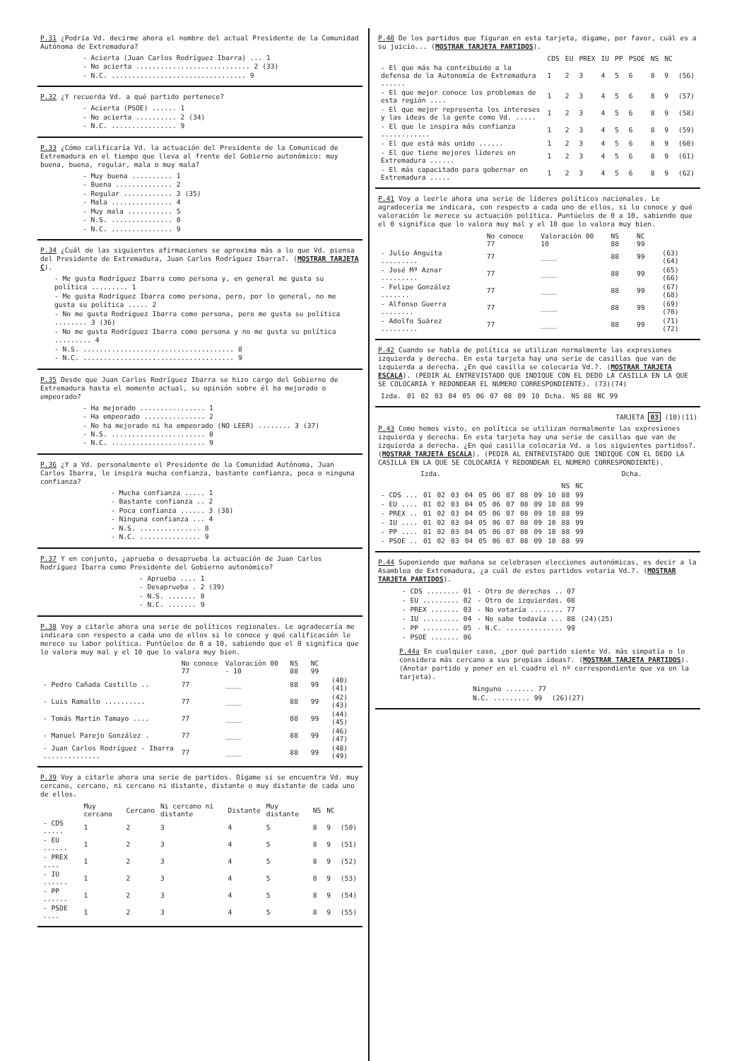P.31 ¿Podría Vd. decirme ahora el nombre del actual Presidente de la Comunidad Autónoma de Extremadura?
- Acierta (Juan Carlos Rodríguez Ibarra) ... 1
- No acierta ............................ 2 (33)
- N.C. ................................. 9
P.32 ¿Y recuerda Vd. a qué partido pertenece?
- Acierta (PSOE) ...... 1
- No acierta .......... 2 (34)
- N.C. ................ 9
P.33 ¿Cómo calificaría Vd. la actuación del Presidente de la Comunicad de Extremadura en el tiempo que lleva al frente del Gobierno autonómico: muy buena, buena, regular, mala o muy mala?
- Muy buena .......... 1
- Buena .............. 2
- Regular ............ 3 (35)
- Mala ............... 4
- Muy mala ........... 5
- N.S. ............... 8
- N.C. ............... 9
P.34 ¿Cuál de las siguientes afirmaciones se aproxima más a lo que Vd. piensa del Presidente de Extremadura, Juan Carlos Rodríguez Ibarra?. (MOSTRAR TARJETA C).
- Me gusta Rodríguez Ibarra como persona y, en general me gusta su política ......... 1
- Me gusta Rodríguez Ibarra como persona, pero, por lo general, no me gusta su política ..... 2
- No me gusta Rodríguez Ibarra como persona, pero me gusta su política ........ 3 (36)
- No me gusta Rodríguez Ibarra como persona y no me gusta su política ......... 4
- N.S. ..................................... 8
- N.C. ..................................... 9
P.35 Desde que Juan Carlos Rodríguez Ibarra se hizo cargo del Gobierno de Extremadura hasta el momento actual, su opinión sobre él ha mejorado o empeorado?
- Ha mejorado ................ 1
- Ha empeorado ............... 2
- No ha mejorado ni ha empeorado (NO LEER) ........ 3 (37)
- N.S. ....................... 8
- N.C. ....................... 9
P.36 ¿Y a Vd. personalmente el Presidente de la Comunidad Autónoma, Juan Carlos Ibarra, le inspira mucha confianza, bastante confianza, poca o ninguna confianza?
- Mucha confianza ..... 1
- Bastante confianza .. 2
- Poca confianza ...... 3 (38)
- Ninguna confianza ... 4
- N.S. ............... 8
- N.C. ............... 9
P.37 Y en conjunto, ¿aprueba o desaprueba la actuación de Juan Carlos Rodríguez Ibarra como Presidente del Gobierno autonómico?
- Aprueba .... 1
- Desaprueba . 2 (39)
- N.S. ....... 8
- N.C. ....... 9
P.38 Voy a citarle ahora una serie de políticos regionales. Le agradecería me indicara con respecto a cada uno de ellos si lo conoce y qué calificación le merece su labor política. Puntúelos de 0 a 10, sabiendo que el 0 significa que lo valora muy mal y el 10 que lo valora muy bien.
| | No conoce 77 | Valoración 00 - 10 | NS 88 | NC 99 | |
| --- | --- | --- | --- | --- | --- |
| - Pedro Cañada Castillo .. | 77 | ____ | 88 | 99 | (40)(41) |
| - Luis Ramallo .......... | 77 | ____ | 88 | 99 | (42)(43) |
| - Tomás Martín Tamayo .... | 77 | ____ | 88 | 99 | (44)(45) |
| - Manuel Parejo González . | 77 | ____ | 88 | 99 | (46)(47) |
| - Juan Carlos Rodríguez - Ibarra .............. | 77 | ____ | 88 | 99 | (48)(49) |
P.39 Voy a citarle ahora una serie de partidos. Dígame si se encuentra Vd. muy cercano, cercano, ni cercano ni distante, distante o muy distante de cada uno de ellos.
| | Muy cercano | Cercano | Ni cercano ni distante | Distante | Muy distante | NS | NC | |
| --- | --- | --- | --- | --- | --- | --- | --- | --- |
| - CDS ..... | 1 | 2 | 3 | 4 | 5 | 8 | 9 | (50) |
| - EU ...... | 1 | 2 | 3 | 4 | 5 | 8 | 9 | (51) |
| - PREX .... | 1 | 2 | 3 | 4 | 5 | 8 | 9 | (52) |
| - IU ...... | 1 | 2 | 3 | 4 | 5 | 8 | 9 | (53) |
| - PP ...... | 1 | 2 | 3 | 4 | 5 | 8 | 9 | (54) |
| - PSOE .... | 1 | 2 | 3 | 4 | 5 | 8 | 9 | (55) |
P.40 De los partidos que figuran en esta tarjeta, dígame, por favor, cuál es a su juicio... (MOSTRAR TARJETA PARTIDOS).
| | CDS | EU | PREX | IU | PP | PSOE | NS | NC | |
| --- | --- | --- | --- | --- | --- | --- | --- | --- | --- |
| - El que más ha contribuido a la defensa de la Autonomía de Extremadura ...... | 1 | 2 | 3 | 4 | 5 | 6 | 8 | 9 | (56) |
| - El que mejor conoce los problemas de esta región .... | 1 | 2 | 3 | 4 | 5 | 6 | 8 | 9 | (57) |
| - El que mejor representa los intereses y las ideas de la gente como Vd. ..... | 1 | 2 | 3 | 4 | 5 | 6 | 8 | 9 | (58) |
| - El que le inspira más confianza ............ | 1 | 2 | 3 | 4 | 5 | 6 | 8 | 9 | (59) |
| - El que está más unido ...... | 1 | 2 | 3 | 4 | 5 | 6 | 8 | 9 | (60) |
| - El que tiene mejores líderes en Extremadura ...... | 1 | 2 | 3 | 4 | 5 | 6 | 8 | 9 | (61) |
| - El más capacitado para gobernar en Extremadura ..... | 1 | 2 | 3 | 4 | 5 | 6 | 8 | 9 | (62) |
P.41 Voy a leerle ahora una serie de líderes políticos nacionales. Le agradecería me indicara, con respecto a cada uno de ellos, si lo conoce y qué valoración le merece su actuación política. Puntúelos de 0 a 10, sabiendo que el 0 significa que lo valora muy mal y el 10 que lo valora muy bien.
| | No conoce 77 | Valoración 00 10 | NS 88 | NC 99 | |
| --- | --- | --- | --- | --- | --- |
| - Julio Anguita ......... | 77 | ____ | 88 | 99 | (63)(64) |
| - José Mª Aznar ......... | 77 | ____ | 88 | 99 | (65)(66) |
| - Felipe González ....... | 77 | ____ | 88 | 99 | (67)(68) |
| - Alfonso Guerra ........ | 77 | ____ | 88 | 99 | (69)(70) |
| - Adolfo Suárez ......... | 77 | ____ | 88 | 99 | (71)(72) |
P.42 Cuando se habla de política se utilizan normalmente las expresiones izquierda y derecha. En esta tarjeta hay una serie de casillas que van de izquierda a derecha. ¿En qué casilla se colocaría Vd.?. (MOSTRAR TARJETA ESCALA). (PEDIR AL ENTREVISTADO QUE INDIQUE CON EL DEDO LA CASILLA EN LA QUE SE COLOCARIA Y REDONDEAR EL NUMERO CORRESPONDIENTE). (73)(74)
| Izda. | 01 | 02 | 03 | 04 | 05 | 06 | 07 | 08 | 09 | 10 | Dcha. | NS 88 | NC 99 |
TARJETA 03 (10)(11)
P.43 Como hemos visto, en política se utilizan normalmente las expresiones izquierda y derecha. En esta tarjeta hay una serie de casillas que van de izquierda a derecha. ¿En qué casilla colocaría Vd. a los siguientes partidos?. (MOSTRAR TARJETA ESCALA). (PEDIR AL ENTREVISTADO QUE INDIQUE CON EL DEDO LA CASILLA EN LA QUE SE COLOCARIA Y REDONDEAR EL NUMERO CORRESPONDIENTE).
Izda. Dcha.
| | | | | | | | | | | | NS | NC |
| --- | --- | --- | --- | --- | --- | --- | --- | --- | --- | --- | --- | --- |
| - CDS ... | 01 | 02 | 03 | 04 | 05 | 06 | 07 | 08 | 09 | 10 | 88 | 99 |
| - EU .... | 01 | 02 | 03 | 04 | 05 | 06 | 07 | 08 | 09 | 10 | 88 | 99 |
| - PREX .. | 01 | 02 | 03 | 04 | 05 | 06 | 07 | 08 | 09 | 10 | 88 | 99 |
| - IU .... | 01 | 02 | 03 | 04 | 05 | 06 | 07 | 08 | 09 | 10 | 88 | 99 |
| - PP .... | 01 | 02 | 03 | 04 | 05 | 06 | 07 | 08 | 09 | 10 | 88 | 99 |
| - PSOE .. | 01 | 02 | 03 | 04 | 05 | 06 | 07 | 08 | 09 | 10 | 88 | 99 |
P.44 Suponiendo que mañana se celebrasen elecciones autonómicas, es decir a la Asamblea de Extremadura, ¿a cuál de estos partidos votaría Vd.?. (MOSTRAR TARJETA PARTIDOS).
| - CDS ........ 01 | - Otro de derechas .. 07 | |
| - EU ......... 02 | - Otro de izquierdas. 08 | |
| - PREX ....... 03 | - No votaría ........ 77 | |
| - IU ......... 04 | - No sabe todavía ... 88 | (24)(25) |
| - PP ......... 05 | - N.C. .............. 99 | |
| - PSOE ....... 06 | | |
P.44a En cualquier caso, ¿por qué partido siente Vd. más simpatía o lo considera más cercano a sus propias ideas?. (MOSTRAR TARJETA PARTIDOS). (Anotar partido y poner en el cuadro el nº correspondiente que va en la tarjeta).
| Ninguno ....... 77 | |
| N.C. ......... 99 | (26)(27) |